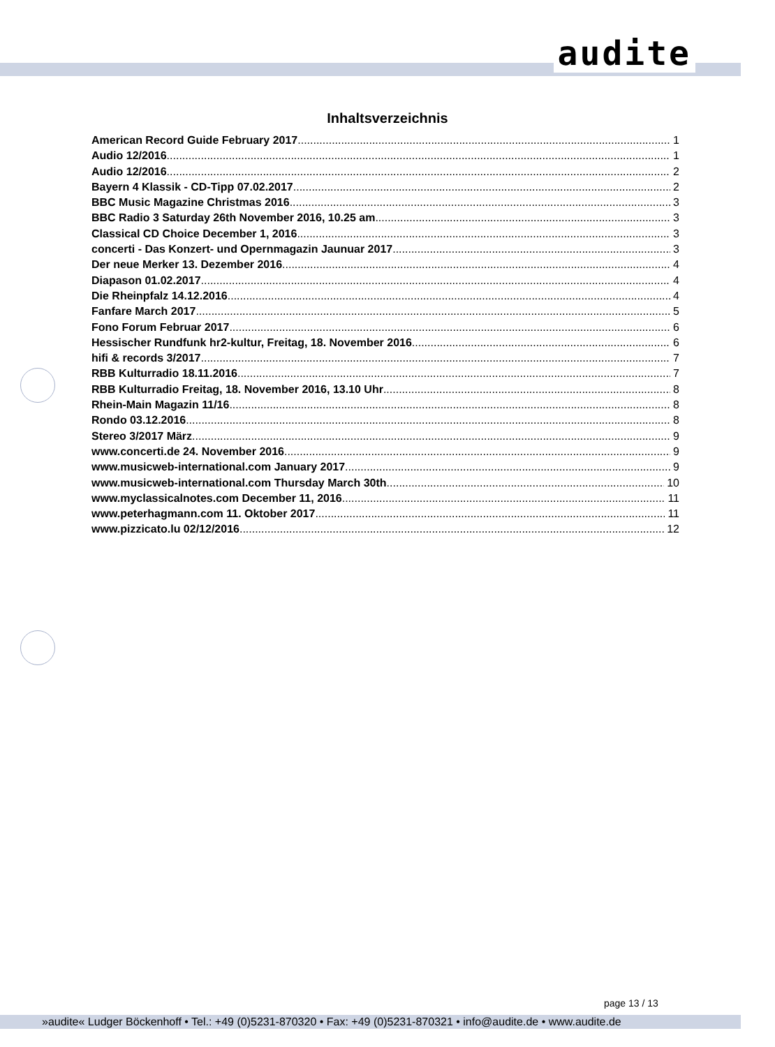audite
Inhaltsverzeichnis
American Record Guide February 2017 1
Audio 12/2016 1
Audio 12/2016 2
Bayern 4 Klassik - CD-Tipp 07.02.2017 2
BBC Music Magazine Christmas 2016 3
BBC Radio 3 Saturday 26th November 2016, 10.25 am 3
Classical CD Choice December 1, 2016 3
concerti - Das Konzert- und Opernmagazin Jaunuar 2017 3
Der neue Merker 13. Dezember 2016 4
Diapason 01.02.2017 4
Die Rheinpfalz 14.12.2016 4
Fanfare March 2017 5
Fono Forum Februar 2017 6
Hessischer Rundfunk hr2-kultur, Freitag, 18. November 2016 6
hifi & records 3/2017 7
RBB Kulturradio 18.11.2016 7
RBB Kulturradio Freitag, 18. November 2016, 13.10 Uhr 8
Rhein-Main Magazin 11/16 8
Rondo 03.12.2016 8
Stereo 3/2017 März 9
www.concerti.de 24. November 2016 9
www.musicweb-international.com January 2017 9
www.musicweb-international.com Thursday March 30th 10
www.myclassicalnotes.com December 11, 2016 11
www.peterhagmann.com 11. Oktober 2017 11
www.pizzicato.lu 02/12/2016 12
page 13 / 13
»audite« Ludger Böckenhoff • Tel.: +49 (0)5231-870320 • Fax: +49 (0)5231-870321 • info@audite.de • www.audite.de